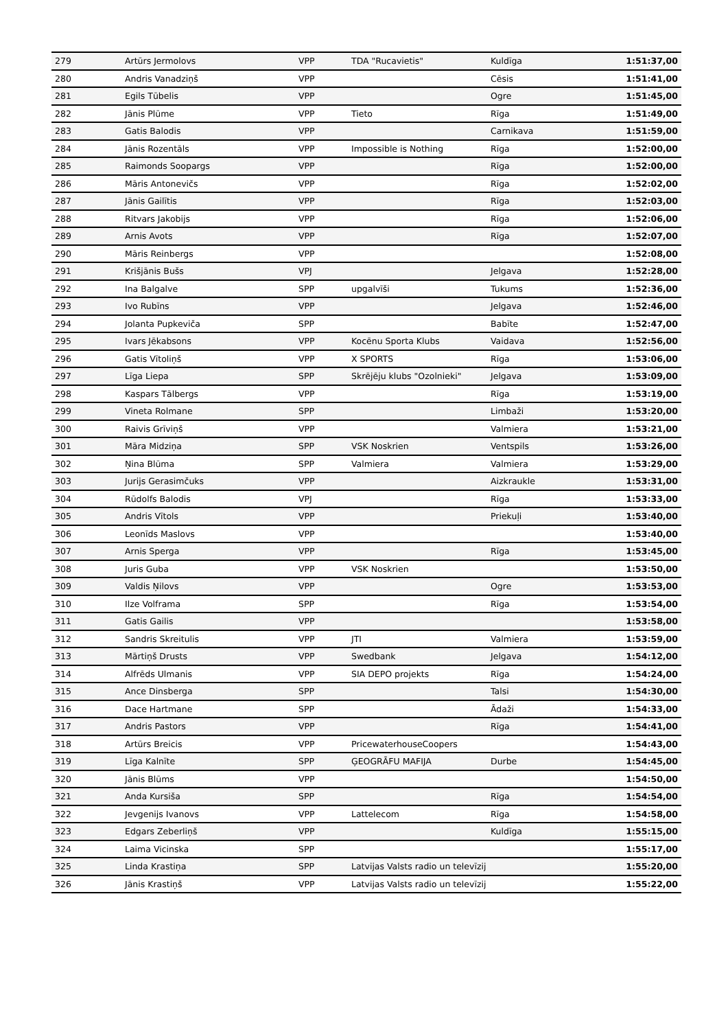| 279 | Artūrs Jermolovs | VPP | TDA "Rucavietis" | Kuldīga | 1:51:37,00 |
| 280 | Andris Vanadziņš | VPP | | Cēsis | 1:51:41,00 |
| 281 | Egils Tūbelis | VPP | | Ogre | 1:51:45,00 |
| 282 | Jānis Plūme | VPP | Tieto | Rīga | 1:51:49,00 |
| 283 | Gatis Balodis | VPP | | Carnikava | 1:51:59,00 |
| 284 | Jānis Rozentāls | VPP | Impossible is Nothing | Rīga | 1:52:00,00 |
| 285 | Raimonds Soopargs | VPP | | Rīga | 1:52:00,00 |
| 286 | Māris Antonevičs | VPP | | Rīga | 1:52:02,00 |
| 287 | Jānis Gailītis | VPP | | Rīga | 1:52:03,00 |
| 288 | Ritvars Jakobijs | VPP | | Rīga | 1:52:06,00 |
| 289 | Arnis Avots | VPP | | Rīga | 1:52:07,00 |
| 290 | Māris Reinbergs | VPP | | | 1:52:08,00 |
| 291 | Krišjānis Bušs | VPJ | | Jelgava | 1:52:28,00 |
| 292 | Ina Balgalve | SPP | upgalvīši | Tukums | 1:52:36,00 |
| 293 | Ivo Rubīns | VPP | | Jelgava | 1:52:46,00 |
| 294 | Jolanta Pupkeviča | SPP | | Babīte | 1:52:47,00 |
| 295 | Ivars Jēkabsons | VPP | Kocēnu Sporta Klubs | Vaidava | 1:52:56,00 |
| 296 | Gatis Vītoliņš | VPP | X SPORTS | Rīga | 1:53:06,00 |
| 297 | Līga Liepa | SPP | Skrējēju klubs "Ozolnieki" | Jelgava | 1:53:09,00 |
| 298 | Kaspars Tālbergs | VPP | | Rīga | 1:53:19,00 |
| 299 | Vineta Rolmane | SPP | | Limbaži | 1:53:20,00 |
| 300 | Raivis Grīviņš | VPP | | Valmiera | 1:53:21,00 |
| 301 | Māra Midziņa | SPP | VSK Noskrien | Ventspils | 1:53:26,00 |
| 302 | Ņina Blūma | SPP | Valmiera | Valmiera | 1:53:29,00 |
| 303 | Jurijs Gerasimčuks | VPP | | Aizkraukle | 1:53:31,00 |
| 304 | Rūdolfs Balodis | VPJ | | Rīga | 1:53:33,00 |
| 305 | Andris Vītols | VPP | | Priekuļi | 1:53:40,00 |
| 306 | Leonīds Maslovs | VPP | | | 1:53:40,00 |
| 307 | Arnis Sperga | VPP | | Rīga | 1:53:45,00 |
| 308 | Juris Guba | VPP | VSK Noskrien | | 1:53:50,00 |
| 309 | Valdis Ņilovs | VPP | | Ogre | 1:53:53,00 |
| 310 | Ilze Volframa | SPP | | Rīga | 1:53:54,00 |
| 311 | Gatis Gailis | VPP | | | 1:53:58,00 |
| 312 | Sandris Skreitulis | VPP | JTI | Valmiera | 1:53:59,00 |
| 313 | Mārtiņš Drusts | VPP | Swedbank | Jelgava | 1:54:12,00 |
| 314 | Alfrēds Ulmanis | VPP | SIA DEPO projekts | Rīga | 1:54:24,00 |
| 315 | Ance Dinsberga | SPP | | Talsi | 1:54:30,00 |
| 316 | Dace Hartmane | SPP | | Ādaži | 1:54:33,00 |
| 317 | Andris Pastors | VPP | | Rīga | 1:54:41,00 |
| 318 | Artūrs Breicis | VPP | PricewaterhouseCoopers | | 1:54:43,00 |
| 319 | Līga Kalnīte | SPP | ĢEOGRĀFU MAFIJA | Durbe | 1:54:45,00 |
| 320 | Jānis Blūms | VPP | | | 1:54:50,00 |
| 321 | Anda Kursiša | SPP | | Rīga | 1:54:54,00 |
| 322 | Jevgenijs Ivanovs | VPP | Lattelecom | Rīga | 1:54:58,00 |
| 323 | Edgars Zeberliņš | VPP | | Kuldīga | 1:55:15,00 |
| 324 | Laima Vicinska | SPP | | | 1:55:17,00 |
| 325 | Linda Krastiņa | SPP | Latvijas Valsts radio un televīzij | | 1:55:20,00 |
| 326 | Jānis Krastiņš | VPP | Latvijas Valsts radio un televīzij | | 1:55:22,00 |